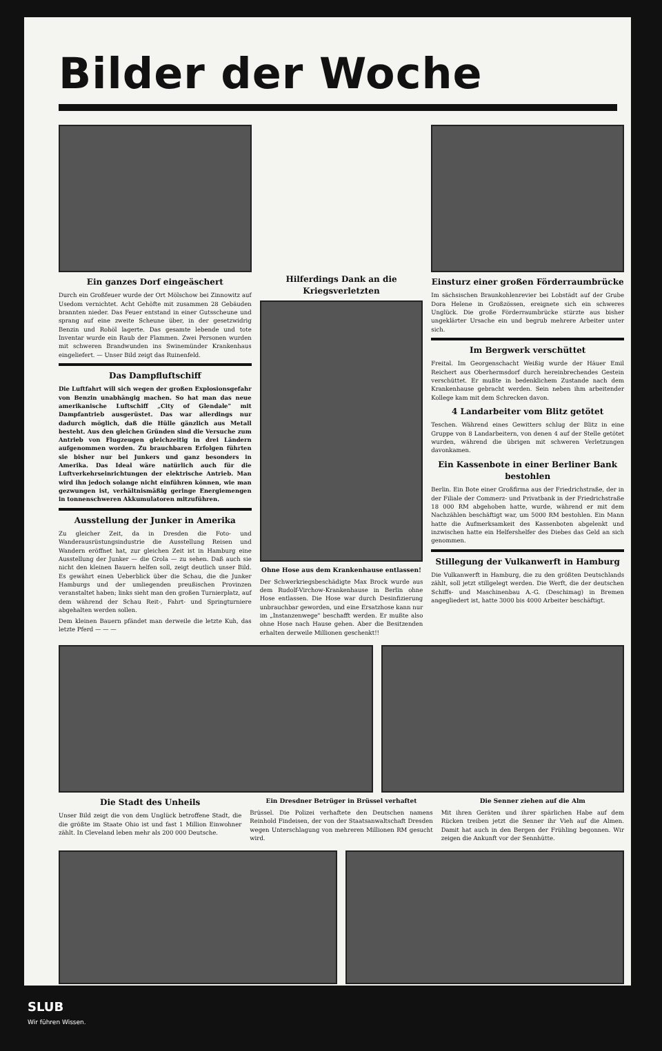Bilder der Woche
Ein ganzes Dorf eingeäschert
Durch ein Großfeuer wurde der Ort Mölschow bei Zinnowitz auf Usedom vernichtet. Acht Gehöfte mit zusammen 28 Gebäuden brannten nieder. Das Feuer entstand in einer Gutsscheune und sprang auf eine zweite Scheune über, in der gesetzwidrig Benzin und Rohöl lagerte. Das gesamte lebende und tote Inventar wurde ein Raub der Flammen. Zwei Personen wurden mit schweren Brandwunden ins Swinemünder Krankenhaus eingeliefert. — Unser Bild zeigt das Ruinenfeld.
Das Dampfluftschiff
Die Luftfahrt will sich wegen der großen Explosionsgefahr von Benzin unabhängig machen. So hat man das neue amerikanische Luftschiff „City of Glendale" mit Dampfantrieb ausgerüstet. Das war allerdings nur dadurch möglich, daß die Hülle gänzlich aus Metall besteht. Aus den gleichen Gründen sind die Versuche zum Antrieb von Flugzeugen gleichzeitig in drei Ländern aufgenommen worden. Zu brauchbaren Erfolgen führten sie bisher nur bei Junkers und ganz besonders in Amerika. Das Ideal wäre natürlich auch für die Luftverkehrseinrichtungen der elektrische Antrieb. Man wird ihn jedoch solange nicht einführen können, wie man gezwungen ist, verhältnismäßig geringe Energiemengen in tonnenschweren Akkumulatoren mitzuführen.
Ausstellung der Junker in Amerika
Zu gleicher Zeit, da in Dresden die Foto- und Wanderausrüstungsindustrie die Ausstellung Reisen und Wandern eröffnet hat, zur gleichen Zeit ist in Hamburg eine Ausstellung der Junker — die Grola — zu sehen. Daß auch sie nicht den kleinen Bauern helfen soll, zeigt deutlich unser Bild. Es gewährt einen Ueberblick über die Schau, die die Junker Hamburgs und der umliegenden preußischen Provinzen veranstaltet haben; links sieht man den großen Turnierplatz, auf dem während der Schau Reit-, Fahrt- und Springturniere abgehalten werden sollen.
Dem kleinen Bauern pfändet man derweile die letzte Kuh, das letzte Pferd — — —
Hilferdings Dank an die Kriegsverletzten
Ohne Hose aus dem Krankenhause entlassen!
Der Schwerkriegsbeschädigte Max Brock wurde aus dem Rudolf-Virchow-Krankenhause in Berlin ohne Hose entlassen. Die Hose war durch Desinfizierung unbrauchbar geworden, und eine Ersatzhose kann nur im „Instanzenwege" beschafft werden. Er mußte also ohne Hose nach Hause gehen. Aber die Besitzenden erhalten derweile Millionen geschenkt!!
Einsturz einer großen Förderraumbrücke
Im sächsischen Braunkohlenrevier bei Lobstädt auf der Grube Dora Helene in Großzössen, ereignete sich ein schweres Unglück. Die große Förderraumbrücke stürzte aus bisher ungeklärter Ursache ein und begrub mehrere Arbeiter unter sich.
Im Bergwerk verschüttet
Freital. Im Georgenschacht Weißig wurde der Häuer Emil Reichert aus Oberhermsdorf durch hereinbrechendes Gestein verschüttet. Er mußte in bedenklichem Zustande nach dem Krankenhause gebracht werden. Sein neben ihm arbeitender Kollege kam mit dem Schrecken davon.
4 Landarbeiter vom Blitz getötet
Teschen. Während eines Gewitters schlug der Blitz in eine Gruppe von 8 Landarbeitern, von denen 4 auf der Stelle getötet wurden, während die übrigen mit schweren Verletzungen davonkamen.
Ein Kassenbote in einer Berliner Bank bestohlen
Berlin. Ein Bote einer Großfirma aus der Friedrichstraße, der in der Filiale der Commerz- und Privatbank in der Friedrichstraße 18 000 RM abgehoben hatte, wurde, während er mit dem Nachzählen beschäftigt war, um 5000 RM bestohlen. Ein Mann hatte die Aufmerksamkeit des Kassenboten abgelenkt und inzwischen hatte ein Helfershelfer des Diebes das Geld an sich genommen.
Stillegung der Vulkanwerft in Hamburg
Die Vulkanwerft in Hamburg, die zu den größten Deutschlands zählt, soll jetzt stillgelegt werden. Die Werft, die der deutschen Schiffs- und Maschinenbau A.-G. (Deschimag) in Bremen angegliedert ist, hatte 3000 bis 4000 Arbeiter beschäftigt.
Die Stadt des Unheils
Unser Bild zeigt die von dem Unglück betroffene Stadt, die die größte im Staate Ohio ist und fast 1 Million Einwohner zählt. In Cleveland leben mehr als 200 000 Deutsche.
Ein Dresdner Betrüger in Brüssel verhaftet
Brüssel. Die Polizei verhaftete den Deutschen namens Reinhold Findeisen, der von der Staatsanwaltschaft Dresden wegen Unterschlagung von mehreren Millionen RM gesucht wird.
Die Senner ziehen auf die Alm
Mit ihren Geräten und ihrer spärlichen Habe auf dem Rücken treiben jetzt die Senner ihr Vieh auf die Almen. Damit hat auch in den Bergen der Frühling begonnen. Wir zeigen die Ankunft vor der Sennhütte.
SLUB
Wir führen Wissen.